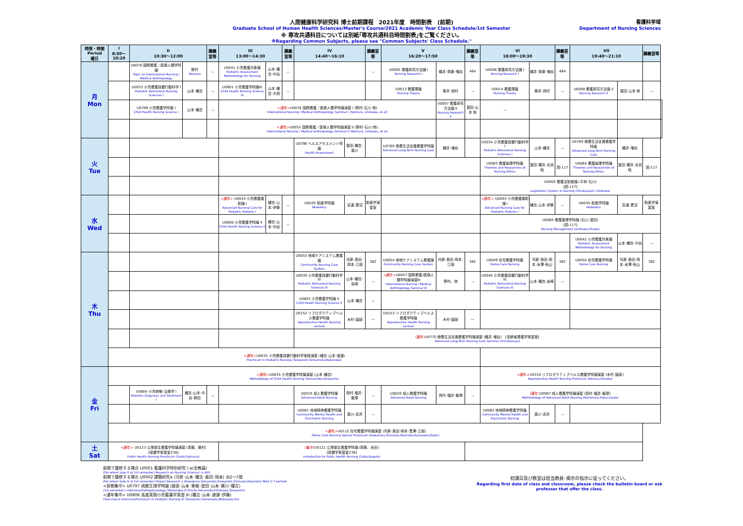人間健康科学研究科 博士前期課程　2021年度　時間割表　(前期)
Graduate School of Human Health Sciences/Master's Course/2021 Academic Year Class Schedule/1st Semester
※ 専攻共通科目については別紙｢専攻共通科目時間割表｣をご覧ください。
※Regarding Common Subjects, please see "Common Subjects' Class Schedule."
看護科学域
Department of Nursing Sciences
| 時限・時間 Period 曜日 | I 8:50～10:20 | II 10:30～12:00 | | 講義室等 | III 13:00～14:30 | | 講義室等 | IV 14:40～16:10 | | 講義室等 | V 16:20～17:50 | | 講義室等 | VI 18:00～19:30 | | 講義室等 | VII 19:40～21:10 | | 講義室等 | |
| --- | --- | --- | --- | --- | --- | --- | --- | --- | --- | --- | --- | --- | --- | --- | --- | --- | --- | --- | --- | --- |
| 月 Mon | | U0076 国際看護／医療人類学特論 Topic on International Nursing / Medical Anthropology | 野村 Nomura | － | U0041 小児看護対象論 Pediatric Assessment Methodology for Nursing | 山本･種吉･中谷 | － | | | － | U0005 看護研究方法論 I Nursing Research I | 織井･斉藤･増谷 | 464 | U0006 看護研究方法論 I Nursing Research I | 織井･斉藤･増谷 | 464 | | | | |
| | | U0033 小児看護保健行動科学 I Pediatric Behavioral Nursing Sciences I | 山本･種吉 | － | U0801 小児看護学特論III Child Health Nursing Science III | 山本･種吉･大西 | － | | | | U0013 看護理論 Nursing Theory | 筒井･西村 | － | U0014 看護理論 Nursing Theory | 筒井･西村 | － | U0008 看護研究方法論 II Nursing Research II | 習田･山本 他 | － | |
| | | U0799 小児看護学特論 I Child Health Nursing Science I | 山本･種吉 | － | <通年> U0078 国際看護／医療人類学特論演習 I (野村･石川･他) International Nursing / Medical Anthropology Seminar I (Nomura, Ishikawa, et al) | | | | | | | U0007 看護研究方法論 II Nursing Research II | 習田･山本 他 | － | | | | | | |
| | | | | | <通年> U0055 国際看護／医療人類学特論演習 II (野村･石川･他) International Nursing / Medical Anthropology Seminar II (Nomura, Ishikawa, et al) | | | | | | | | | | | | | | | |
| 火 Tue | | | | | | | | U0796 ヘルスアセスメント特論 Health Assessment | 習田･種吉･廣川 | | U0769 療養生活支援看護学特論 Advanced Long-Term Nursing Care | 織井･増谷 | | U0034 小児看護保健行動科学 I Pediatric Behavioral Nursing Sciences I | 山本･種吉 | － | U0769 療養生活支援看護学特論 Advanced Long-Term Nursing Care | 織井･増谷 | | |
| | | | | | | | | | | | | | | U0063 看護倫理学特論 Theories and Researches of Nursing Ethics | 習田･櫻井･志自岐 | 図-117 | U0064 看護倫理学特論 Theories and Researches of Nursing Ethics | 習田･櫻井･志自岐 | 図-117 | |
| | | | | | | | | | | | | | | U0009 看護法制度論 (平林･石川) [図-117] Legislation System in Nursing (Hirabayashi, Ishikawa) | | | | | | |
| 水 Wed | | | | | <通年> U0043 小児看護援助論 I Advanced Nursing Care for Pediatric Patients I | 種吉･山本･伊藤 | － | U0029 助産学特論 Midwifery | 安達･菱沼 | 助産学演習室 | | | | <通年> U0044 小児看護援助論 I Advanced Nursing Care for Pediatric Patients I | 種吉･山本･伊藤 | － | U0030 助産学特論 Midwifery | 安達･菱沼 | 助産学演習室 | |
| | | | | | U0800 小児看護学特論 II Child Health Nursing Science II | 種吉･山本･中谷 | － | | | | | | | U0065 看護管理学特論 (石川･習田) [図-117] Nursing Management (Ishikawa,Shuda) | | | | | | |
| | | | | | | | | | | | | | | | | | U0042 小児看護対象論 Pediatric Assessment Methodology for Nursing | 山本･種吉･中谷 | － | |
| 木 Thu | | | | | | | | U0053 地域ケアシステム看護論 Community Nursing Care System | 河原･島田･岡本･江畑 | 382 | U0054 地域ケアシステム看護論 Community Nursing Care System | 河原･島田･岡本･江畑 | 382 | U0049 在宅看護学特論 Home Care Nursing | 河原･島田･岡本･米澤･秋山 | 382 | U0050 在宅看護学特論 Home Care Nursing | 河原･島田･岡本･米澤･秋山 | 382 | |
| | | | | | | | | U0039 小児看護保健行動科学 III Pediatric Behavioral Nursing Sciences III | 山本･種吉･岩崎 | － | <通年> U0057 国際看護/医療人類学特論演習III International Nursing / Medical Anthropology Seminar III | 野村、他 | － | U0040 小児看護保健行動科学 III Pediatric Behavioral Nursing Sciences III | 山本･種吉･岩崎 | － | | | | |
| | | | | | | | | U0803 小児看護学特論 V Child Health Nursing Science V | 山本･種吉 | － | | | | | | | | | | |
| | | | | | | | | U0152 リプロダクティブヘルス看護学特論 Reproductive Health Nursing Lecture | 木村･園部 | ― | U0153 リプロダクティブヘルス看護学特論 Reproductive Health Nursing Lecture | 木村･園部 | ― | | | | | | | |
| | | | | | | | | (通年) U0770 療養生活支援看護学特論演習 (織井･増谷) [高齢者看護学実習室] Advanced Long-Term Nursing Care Seminar (Orii,Masuya) | | | | | | | | | | | | |
| | <通年> U0035 小児看護保健行動科学実践演習 (種吉･山本･渡邊) Practicum in Pediatric Nursing (Taneyoshi,Yamamoto,Watanabe) | | | | | | | | | | | | | | | | | | | |
| 金 Fri | <通年> U0835 小児看護学特論演習 (山本･種吉) Methodology of Child Health Nursing (Yamamoto,Taneyoshi) | | | | | | | | | | | | | <通年> U0154 リプロダクティブヘルス看護学特論演習 (木村･園部) Reproductive Health Nursing Practicum (Kimura,Sonobe) | | | | | | |
| | | U0804 小児病態･治療学 I Pediatric Diagnosis and Treatment I | 種吉･山本･中谷･柳田 | － | | | | U0019 成人看護学特論 Advanced Adult Nursing | 西村･福井･飯塚 | － | U0020 成人看護学特論 Advanced Adult Nursing | 西村･福井･飯塚 | － | (通年) U0067 成人看護学特論演習 (西村･福井･飯塚) Methodology of Advanced Adult Nursing (Nishimura,Fukui,Iizuka) | | | | | | |
| | | | | | | | | U0061 地域精神看護学特論 Community Mental Health and Psychiatric Nursing | 廣川･武井 | － | | | | U0062 地域精神看護学特論 Community Mental Health and Psychiatric Nursing | 廣川･武井 | － | | | | |
| | <通年> U0112 在宅看護学特論演習 (河原･島田･岡本･黒澤･江畑) Home Care Nursing Special Practicum (Kawahara,Shimada,Okamoto,Kurosawa,Ebata) | | | | | | | | | | | | | | | | | | | |
| 土 Sat | <通年> U0123 公衆衛生看護学特論演習 (斉藤、藤村) [保健学実習室238] Public Health Nursing Practicum (Saito,Fujimura) | | | | (集中) U0121 公衆衛生看護学特論 (斉藤、永田) [保健学実習室238] Introduction to Public Health Nursing (Saito,Nagata) | | | | | | | | | | | | | | | |
前期で履修する場合 U0001 看護科学特別研究 I a(全教員)
(For whom take it at 1st semester) Research on Nursing Science I a (All)
前期で履修する場合 U0002 課題研究a (河原･山本･種吉･島田･岡本) 水2～7限
(For whom take it at 1st semester) Project Research a (Kawahara,Yamamoto,Taneyoshi,Shimada,Okamoto) Wed 2-7 periods
<前期集中> U0797 病態生理学特論 (渡邉･山本･東條･習田･山本･廣川･種吉)
(1st semester's intensive)Pathophysiology (Watanabe,Yi,Shuda,Yamamoto,Hirokawa,Taneyoshi)
<通年集中> U0808 高度実践小児看護学実習 III (種吉･山本･渡邊･伊藤)
(Year-round intensive)Practicum in Pediatric Nursing III (Taneyoshi,Yamamoto,Watanabe,Ito)
初講日及び教室は担当教員･掲示の指示に従ってください。
Regarding first date of class and classroom, please check the bulletin board or ask
professer that offer the class.